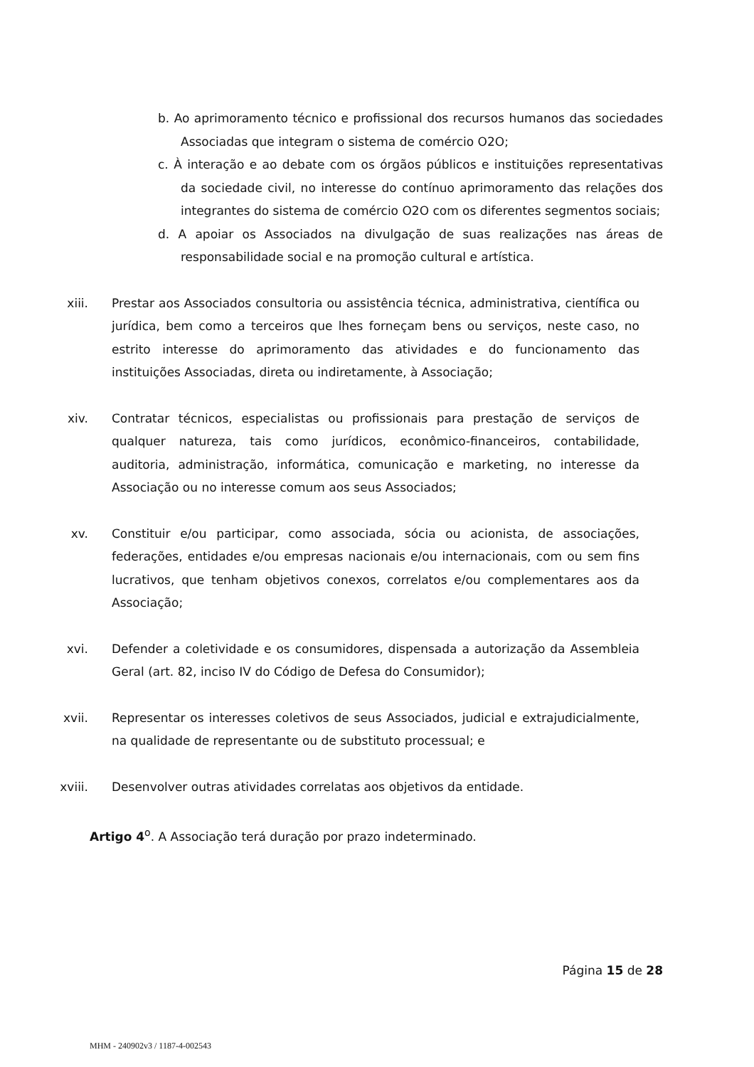b. Ao aprimoramento técnico e profissional dos recursos humanos das sociedades Associadas que integram o sistema de comércio O2O;
c. À interação e ao debate com os órgãos públicos e instituições representativas da sociedade civil, no interesse do contínuo aprimoramento das relações dos integrantes do sistema de comércio O2O com os diferentes segmentos sociais;
d. A apoiar os Associados na divulgação de suas realizações nas áreas de responsabilidade social e na promoção cultural e artística.
xiii. Prestar aos Associados consultoria ou assistência técnica, administrativa, científica ou jurídica, bem como a terceiros que lhes forneçam bens ou serviços, neste caso, no estrito interesse do aprimoramento das atividades e do funcionamento das instituições Associadas, direta ou indiretamente, à Associação;
xiv. Contratar técnicos, especialistas ou profissionais para prestação de serviços de qualquer natureza, tais como jurídicos, econômico-financeiros, contabilidade, auditoria, administração, informática, comunicação e marketing, no interesse da Associação ou no interesse comum aos seus Associados;
xv. Constituir e/ou participar, como associada, sócia ou acionista, de associações, federações, entidades e/ou empresas nacionais e/ou internacionais, com ou sem fins lucrativos, que tenham objetivos conexos, correlatos e/ou complementares aos da Associação;
xvi. Defender a coletividade e os consumidores, dispensada a autorização da Assembleia Geral (art. 82, inciso IV do Código de Defesa do Consumidor);
xvii. Representar os interesses coletivos de seus Associados, judicial e extrajudicialmente, na qualidade de representante ou de substituto processual; e
xviii. Desenvolver outras atividades correlatas aos objetivos da entidade.
Artigo 4<sup>o</sup>. A Associação terá duração por prazo indeterminado.
Página 15 de 28
MHM - 240902v3 / 1187-4-002543